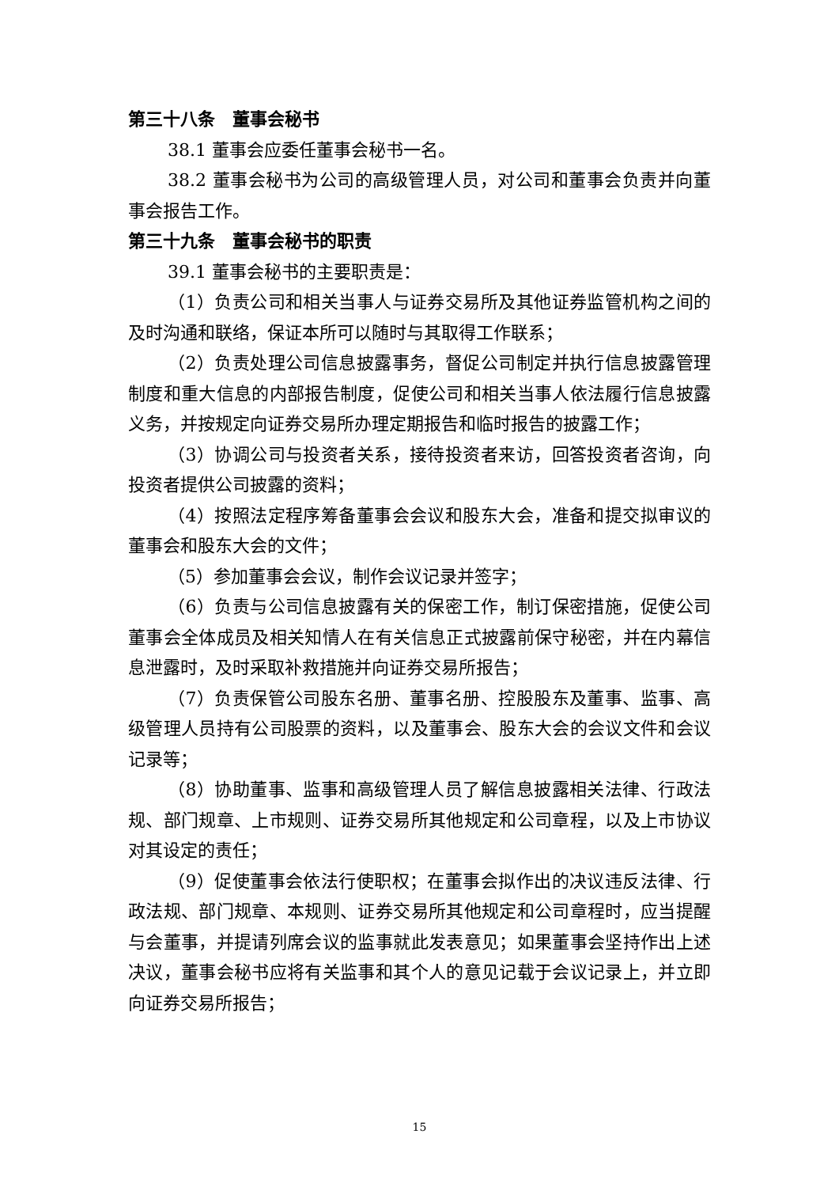第三十八条　董事会秘书
38.1 董事会应委任董事会秘书一名。
38.2 董事会秘书为公司的高级管理人员，对公司和董事会负责并向董事会报告工作。
第三十九条　董事会秘书的职责
39.1 董事会秘书的主要职责是：
（1）负责公司和相关当事人与证券交易所及其他证券监管机构之间的及时沟通和联络，保证本所可以随时与其取得工作联系；
（2）负责处理公司信息披露事务，督促公司制定并执行信息披露管理制度和重大信息的内部报告制度，促使公司和相关当事人依法履行信息披露义务，并按规定向证券交易所办理定期报告和临时报告的披露工作；
（3）协调公司与投资者关系，接待投资者来访，回答投资者咨询，向投资者提供公司披露的资料；
（4）按照法定程序筹备董事会会议和股东大会，准备和提交拟审议的董事会和股东大会的文件；
（5）参加董事会会议，制作会议记录并签字；
（6）负责与公司信息披露有关的保密工作，制订保密措施，促使公司董事会全体成员及相关知情人在有关信息正式披露前保守秘密，并在内幕信息泄露时，及时采取补救措施并向证券交易所报告；
（7）负责保管公司股东名册、董事名册、控股股东及董事、监事、高级管理人员持有公司股票的资料，以及董事会、股东大会的会议文件和会议记录等；
（8）协助董事、监事和高级管理人员了解信息披露相关法律、行政法规、部门规章、上市规则、证券交易所其他规定和公司章程，以及上市协议对其设定的责任；
（9）促使董事会依法行使职权；在董事会拟作出的决议违反法律、行政法规、部门规章、本规则、证券交易所其他规定和公司章程时，应当提醒与会董事，并提请列席会议的监事就此发表意见；如果董事会坚持作出上述决议，董事会秘书应将有关监事和其个人的意见记载于会议记录上，并立即向证券交易所报告；
15